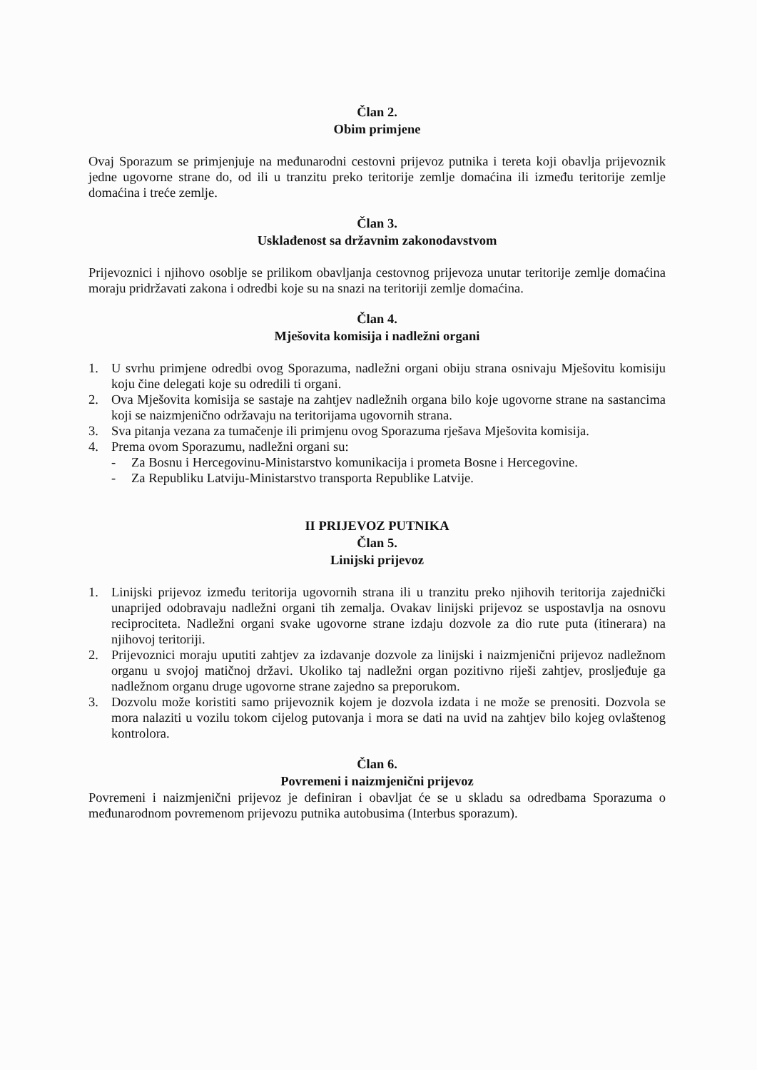Član 2.
Obim primjene
Ovaj Sporazum se primjenjuje na međunarodni cestovni prijevoz putnika i tereta koji obavlja prijevoznik jedne ugovorne strane do, od ili u tranzitu preko teritorije zemlje domaćina ili između teritorije zemlje domaćina i treće zemlje.
Član 3.
Usklađenost sa državnim zakonodavstvom
Prijevoznici i njihovo osoblje se prilikom obavljanja cestovnog prijevoza unutar teritorije zemlje domaćina moraju pridržavati zakona i odredbi koje su na snazi na teritoriji zemlje domaćina.
Član 4.
Mješovita komisija i nadležni organi
1. U svrhu primjene odredbi ovog Sporazuma, nadležni organi obiju strana osnivaju Mješovitu komisiju koju čine delegati koje su odredili ti organi.
2. Ova Mješovita komisija se sastaje na zahtjev nadležnih organa bilo koje ugovorne strane na sastancima koji se naizmjenično održavaju na teritorijama ugovornih strana.
3. Sva pitanja vezana za tumačenje ili primjenu ovog Sporazuma rješava Mješovita komisija.
4. Prema ovom Sporazumu, nadležni organi su:
- Za Bosnu i Hercegovinu-Ministarstvo komunikacija i prometa Bosne i Hercegovine.
- Za Republiku Latviju-Ministarstvo transporta Republike Latvije.
II PRIJEVOZ PUTNIKA
Član 5.
Linijski prijevoz
1. Linijski prijevoz između teritorija ugovornih strana ili u tranzitu preko njihovih teritorija zajednički unaprijed odobravaju nadležni organi tih zemalja. Ovakav linijski prijevoz se uspostavlja na osnovu reciprociteta. Nadležni organi svake ugovorne strane izdaju dozvole za dio rute puta (itinerara) na njihovoj teritoriji.
2. Prijevoznici moraju uputiti zahtjev za izdavanje dozvole za linijski i naizmjenični prijevoz nadležnom organu u svojoj matičnoj državi. Ukoliko taj nadležni organ pozitivno riješi zahtjev, prosljeđuje ga nadležnom organu druge ugovorne strane zajedno sa preporukom.
3. Dozvolu može koristiti samo prijevoznik kojem je dozvola izdata i ne može se prenositi. Dozvola se mora nalaziti u vozilu tokom cijelog putovanja i mora se dati na uvid na zahtjev bilo kojeg ovlaštenog kontrolora.
Član 6.
Povremeni i naizmjenični prijevoz
Povremeni i naizmjenični prijevoz je definiran i obavljat će se u skladu sa odredbama Sporazuma o međunarodnom povremenom prijevozu putnika autobusima (Interbus sporazum).